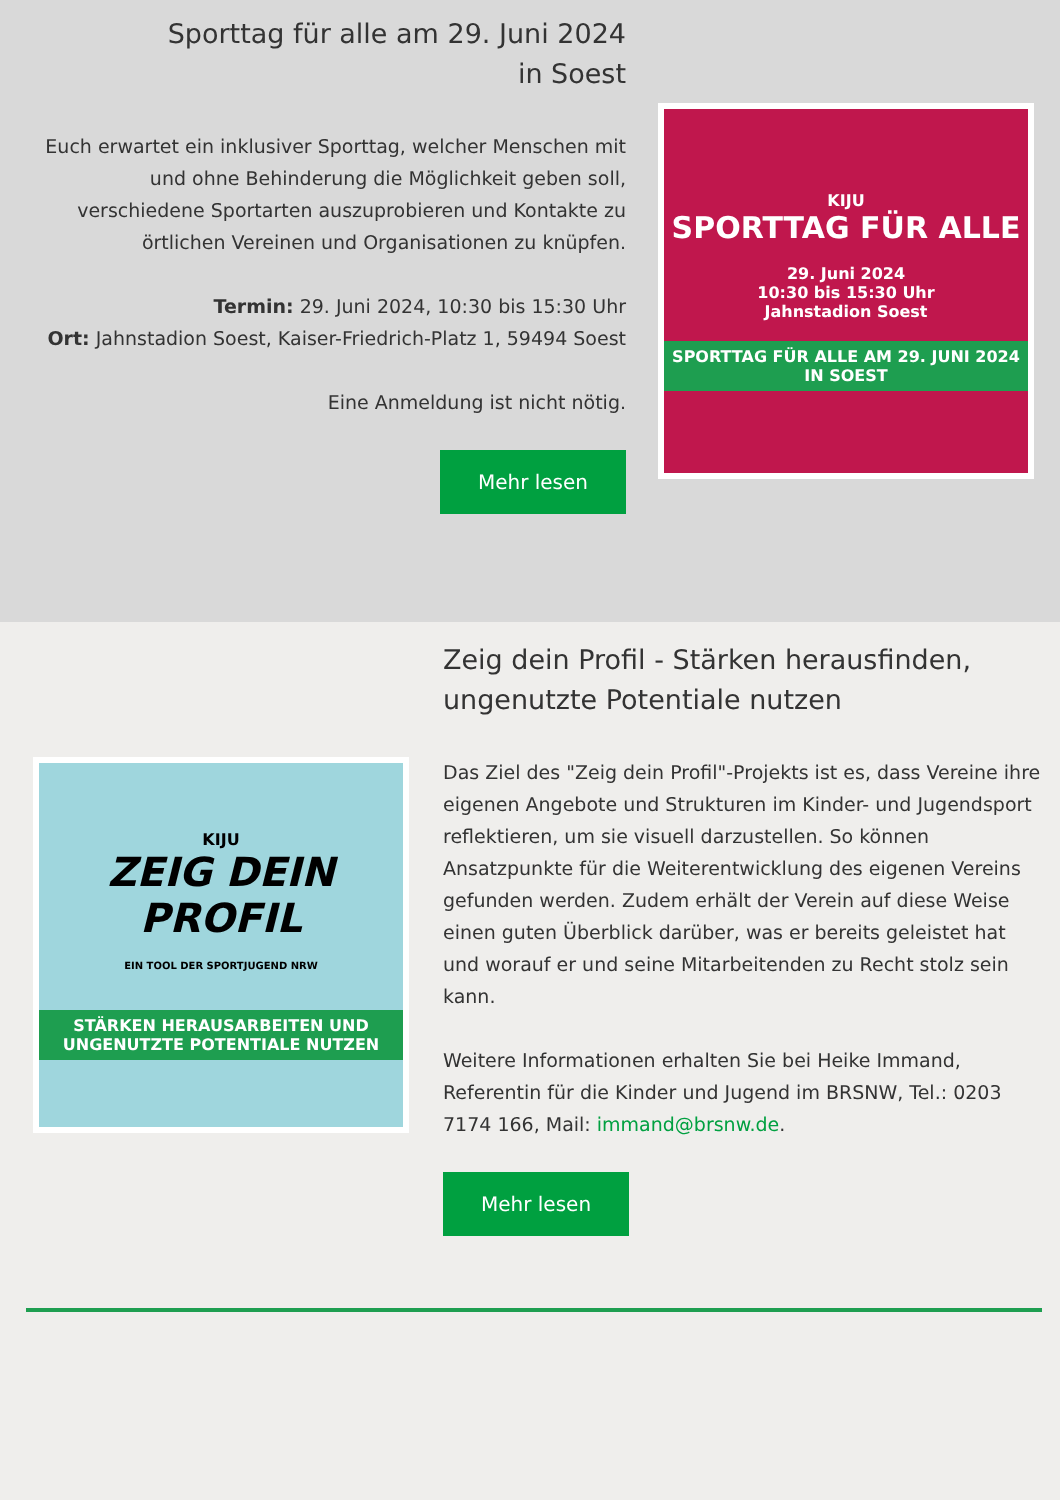Sporttag für alle am 29. Juni 2024
in Soest
Euch erwartet ein inklusiver Sporttag, welcher Menschen mit und ohne Behinderung die Möglichkeit geben soll, verschiedene Sportarten auszuprobieren und Kontakte zu örtlichen Vereinen und Organisationen zu knüpfen.
Termin: 29. Juni 2024, 10:30 bis 15:30 Uhr
Ort: Jahnstadion Soest, Kaiser-Friedrich-Platz 1, 59494 Soest
Eine Anmeldung ist nicht nötig.
Mehr lesen
KIJU
SPORTTAG FÜR ALLE
29. Juni 2024
10:30 bis 15:30 Uhr
Jahnstadion Soest
SPORTTAG FÜR ALLE AM 29. JUNI 2024 IN SOEST
KIJU
ZEIG DEIN PROFIL
EIN TOOL DER SPORTJUGEND NRW
STÄRKEN HERAUSARBEITEN UND UNGENUTZTE POTENTIALE NUTZEN
Zeig dein Profil - Stärken herausfinden, ungenutzte Potentiale nutzen
Das Ziel des "Zeig dein Profil"-Projekts ist es, dass Vereine ihre eigenen Angebote und Strukturen im Kinder- und Jugendsport reflektieren, um sie visuell darzustellen. So können Ansatzpunkte für die Weiterentwicklung des eigenen Vereins gefunden werden. Zudem erhält der Verein auf diese Weise einen guten Überblick darüber, was er bereits geleistet hat und worauf er und seine Mitarbeitenden zu Recht stolz sein kann.
Weitere Informationen erhalten Sie bei Heike Immand, Referentin für die Kinder und Jugend im BRSNW, Tel.: 0203 7174 166, Mail: immand@brsnw.de.
Mehr lesen